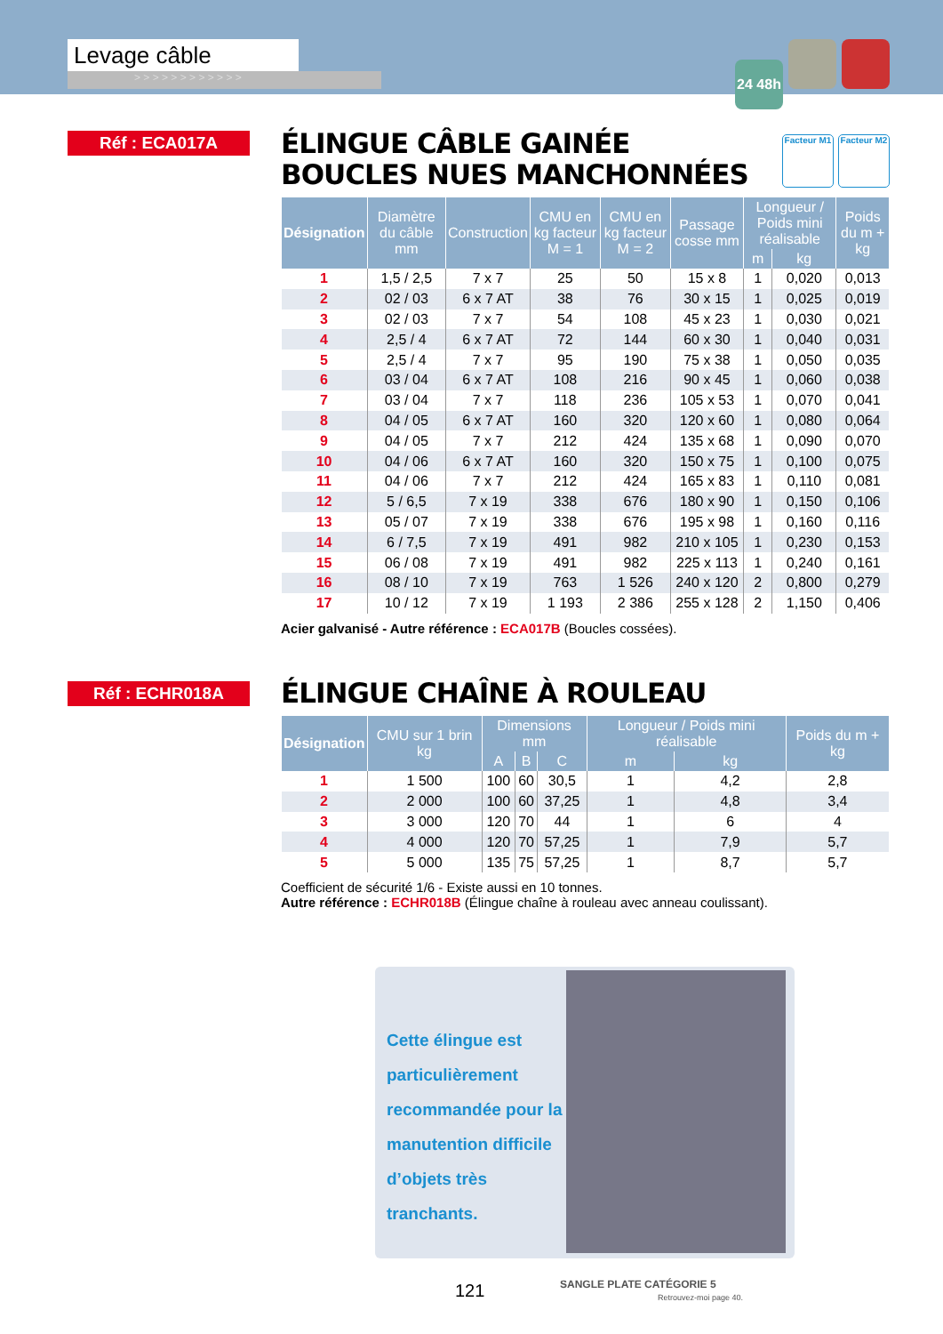Levage câble
> > > > > > > > > > > >
24 48h
Réf : ECA017A Facteur M1 Facteur M2
ÉLINGUE CÂBLE GAINÉE
BOUCLES NUES MANCHONNÉES
| Désignation | Diamètre du câble mm | Construction | CMU en kg facteur M = 1 | CMU en kg facteur M = 2 | Passage cosse mm | Longueur / Poids mini réalisable | | Poids du m + kg |
| --- | --- | --- | --- | --- | --- | --- | --- | --- |
| | | | | | | m | kg | |
| 1 | 1,5 / 2,5 | 7 x 7 | 25 | 50 | 15 x 8 | 1 | 0,020 | 0,013 |
| 2 | 02 / 03 | 6 x 7 AT | 38 | 76 | 30 x 15 | 1 | 0,025 | 0,019 |
| 3 | 02 / 03 | 7 x 7 | 54 | 108 | 45 x 23 | 1 | 0,030 | 0,021 |
| 4 | 2,5 / 4 | 6 x 7 AT | 72 | 144 | 60 x 30 | 1 | 0,040 | 0,031 |
| 5 | 2,5 / 4 | 7 x 7 | 95 | 190 | 75 x 38 | 1 | 0,050 | 0,035 |
| 6 | 03 / 04 | 6 x 7 AT | 108 | 216 | 90 x 45 | 1 | 0,060 | 0,038 |
| 7 | 03 / 04 | 7 x 7 | 118 | 236 | 105 x 53 | 1 | 0,070 | 0,041 |
| 8 | 04 / 05 | 6 x 7 AT | 160 | 320 | 120 x 60 | 1 | 0,080 | 0,064 |
| 9 | 04 / 05 | 7 x 7 | 212 | 424 | 135 x 68 | 1 | 0,090 | 0,070 |
| 10 | 04 / 06 | 6 x 7 AT | 160 | 320 | 150 x 75 | 1 | 0,100 | 0,075 |
| 11 | 04 / 06 | 7 x 7 | 212 | 424 | 165 x 83 | 1 | 0,110 | 0,081 |
| 12 | 5 / 6,5 | 7 x 19 | 338 | 676 | 180 x 90 | 1 | 0,150 | 0,106 |
| 13 | 05 / 07 | 7 x 19 | 338 | 676 | 195 x 98 | 1 | 0,160 | 0,116 |
| 14 | 6 / 7,5 | 7 x 19 | 491 | 982 | 210 x 105 | 1 | 0,230 | 0,153 |
| 15 | 06 / 08 | 7 x 19 | 491 | 982 | 225 x 113 | 1 | 0,240 | 0,161 |
| 16 | 08 / 10 | 7 x 19 | 763 | 1 526 | 240 x 120 | 2 | 0,800 | 0,279 |
| 17 | 10 / 12 | 7 x 19 | 1 193 | 2 386 | 255 x 128 | 2 | 1,150 | 0,406 |
Acier galvanisé - Autre référence : ECA017B (Boucles cossées).
Réf : ECHR018A
ÉLINGUE CHAÎNE À ROULEAU
| Désignation | CMU sur 1 brin kg | Dimensions mm | | | Longueur / Poids mini réalisable | | Poids du m + kg |
| --- | --- | --- | --- | --- | --- | --- | --- |
| | | A | B | C | m | kg | |
| 1 | 1 500 | 100 | 60 | 30,5 | 1 | 4,2 | 2,8 |
| 2 | 2 000 | 100 | 60 | 37,25 | 1 | 4,8 | 3,4 |
| 3 | 3 000 | 120 | 70 | 44 | 1 | 6 | 4 |
| 4 | 4 000 | 120 | 70 | 57,25 | 1 | 7,9 | 5,7 |
| 5 | 5 000 | 135 | 75 | 57,25 | 1 | 8,7 | 5,7 |
Coefficient de sécurité 1/6 - Existe aussi en 10 tonnes.
Autre référence : ECHR018B (Élingue chaîne à rouleau avec anneau coulissant).
Cette élingue est particulièrement recommandée pour la manutention difficile d’objets très tranchants.
121
SANGLE PLATE CATÉGORIE 5
Retrouvez-moi page 40.